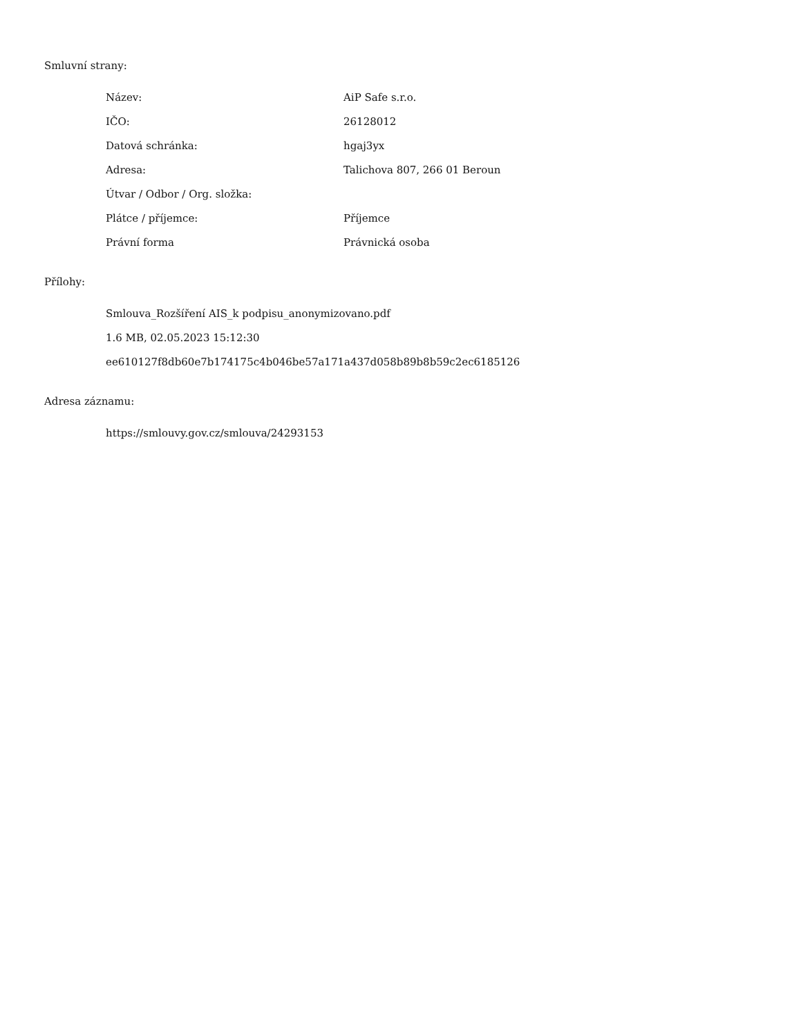Smluvní strany:
| Název: | AiP Safe s.r.o. |
| IČO: | 26128012 |
| Datová schránka: | hgaj3yx |
| Adresa: | Talichova 807, 266 01 Beroun |
| Útvar / Odbor / Org. složka: | |
| Plátce / příjemce: | Příjemce |
| Právní forma | Právnická osoba |
Přílohy:
Smlouva_Rozšíření AIS_k podpisu_anonymizovano.pdf
1.6 MB, 02.05.2023 15:12:30
ee610127f8db60e7b174175c4b046be57a171a437d058b89b8b59c2ec6185126
Adresa záznamu:
https://smlouvy.gov.cz/smlouva/24293153